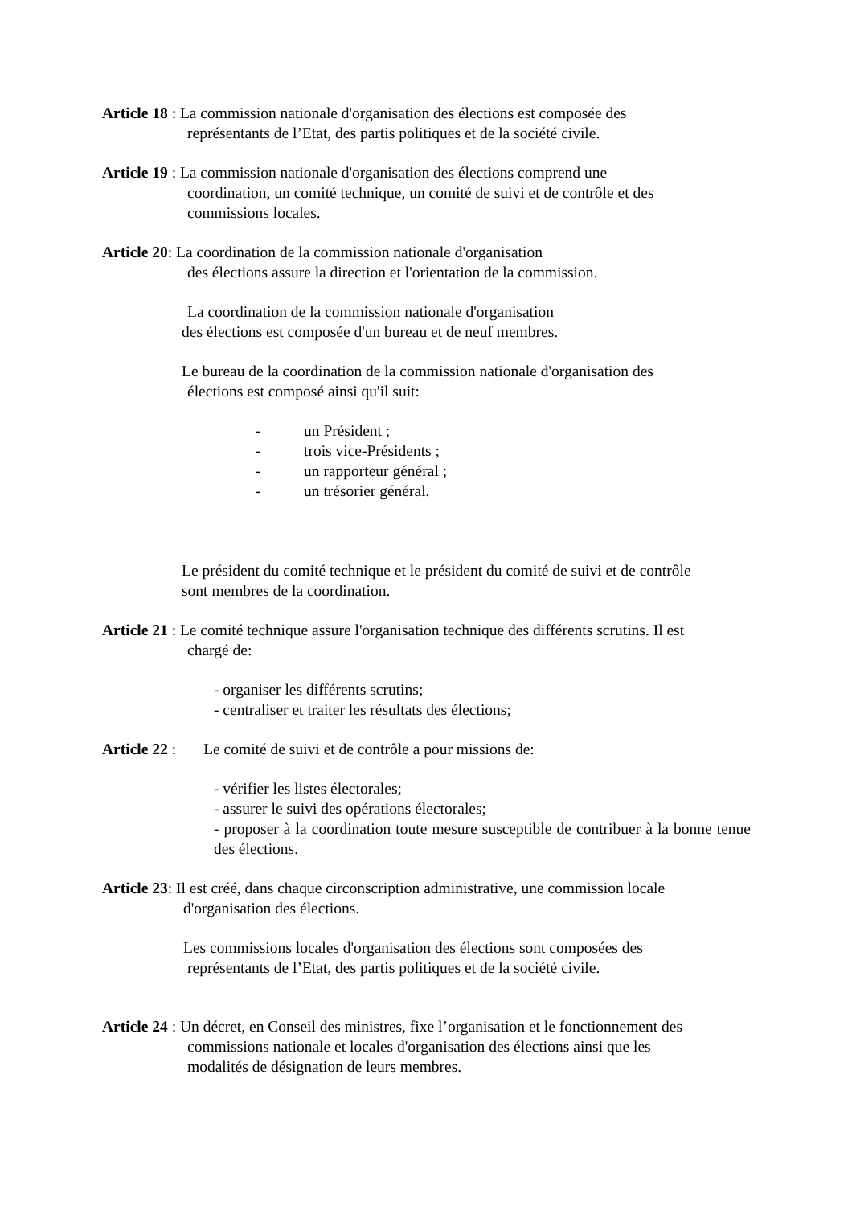Article 18 : La commission nationale d'organisation des élections est composée des
représentants de l’Etat, des partis politiques et de la société civile.
Article 19 : La commission nationale d'organisation des élections comprend une
coordination, un comité technique, un comité de suivi et de contrôle et des
commissions locales.
Article 20: La coordination de la commission nationale d'organisation
des élections assure la direction et l'orientation de la commission.
La coordination de la commission nationale d'organisation
des élections est composée d'un bureau et de neuf membres.
Le bureau de la coordination de la commission nationale d'organisation des
élections est composé ainsi qu'il suit:
- un Président ;
- trois vice-Présidents ;
- un rapporteur général ;
- un trésorier général.
Le président du comité technique et le président du comité de suivi et de contrôle
sont membres de la coordination.
Article 21 : Le comité technique assure l'organisation technique des différents scrutins. Il est
chargé de:
- organiser les différents scrutins;
- centraliser et traiter les résultats des élections;
Article 22 : Le comité de suivi et de contrôle a pour missions de:
- vérifier les listes électorales;
- assurer le suivi des opérations électorales;
- proposer à la coordination toute mesure susceptible de contribuer à la bonne tenue des élections.
Article 23: Il est créé, dans chaque circonscription administrative, une commission locale
d'organisation des élections.
Les commissions locales d'organisation des élections sont composées des
représentants de l’Etat, des partis politiques et de la société civile.
Article 24 : Un décret, en Conseil des ministres, fixe l’organisation et le fonctionnement des
commissions nationale et locales d'organisation des élections ainsi que les
modalités de désignation de leurs membres.